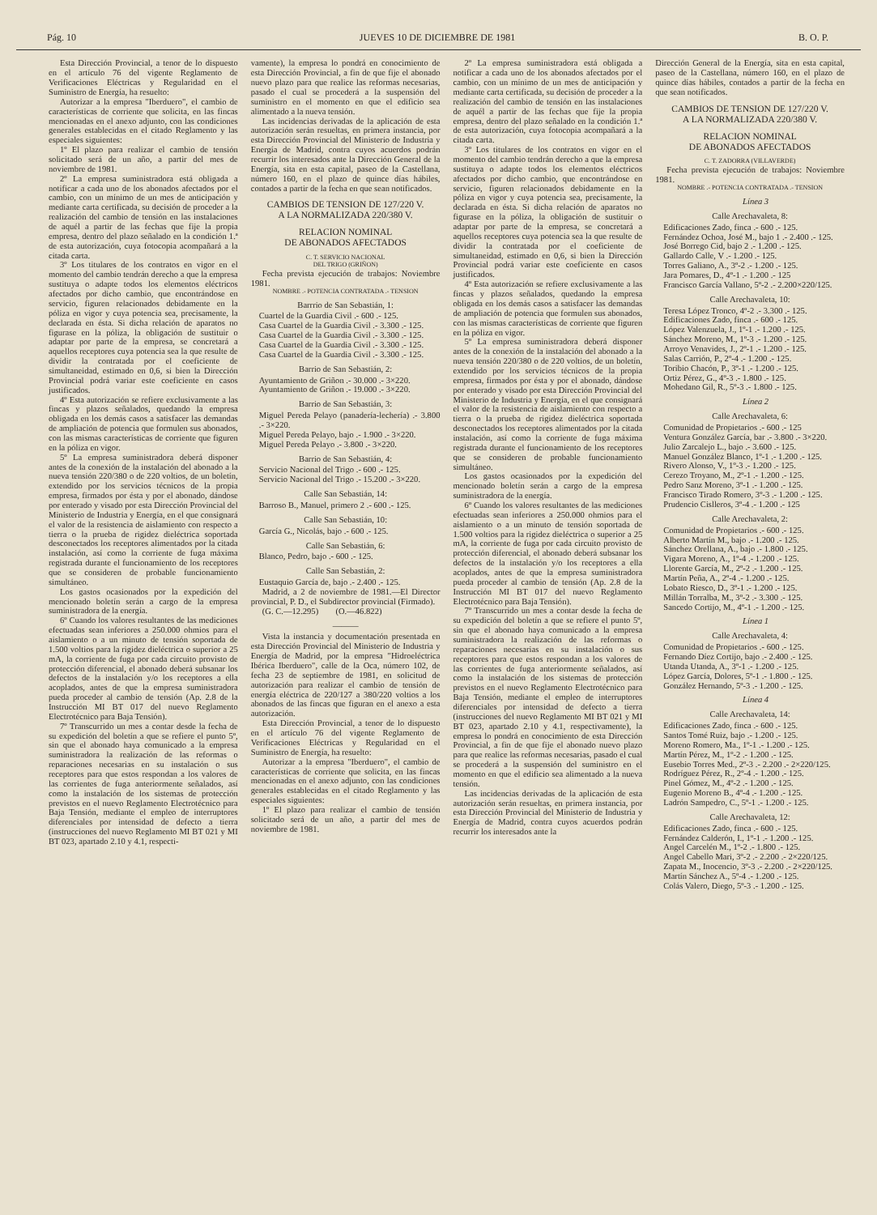Pág. 10 JUEVES 10 DE DICIEMBRE DE 1981 B. O. P.
Esta Dirección Provincial, a tenor de lo dispuesto en el artículo 76 del vigente Reglamento de Verificaciones Eléctricas y Regularidad en el Suministro de Energía, ha resuelto:
Autorizar a la empresa "Iberduero", el cambio de características de corriente que solicita, en las fincas mencionadas en el anexo adjunto, con las condiciones generales establecidas en el citado Reglamento y las especiales siguientes:
1º El plazo para realizar el cambio de tensión solicitado será de un año, a partir del mes de noviembre de 1981.
2º La empresa suministradora está obligada a notificar a cada uno de los abonados afectados por el cambio, con un mínimo de un mes de anticipación y mediante carta certificada, su decisión de proceder a la realización del cambio de tensión en las instalaciones de aquél a partir de las fechas que fije la propia empresa, dentro del plazo señalado en la condición 1.ª de esta autorización, cuya fotocopia acompañará a la citada carta.
3º Los titulares de los contratos en vigor en el momento del cambio tendrán derecho a que la empresa sustituya o adapte todos los elementos eléctricos afectados por dicho cambio, que encontrándose en servicio, figuren relacionados debidamente en la póliza en vigor y cuya potencia sea, precisamente, la declarada en ésta. Si dicha relación de aparatos no figurase en la póliza, la obligación de sustituir o adaptar por parte de la empresa, se concretará a aquellos receptores cuya potencia sea la que resulte de dividir la contratada por el coeficiente de simultaneidad, estimado en 0,6, si bien la Dirección Provincial podrá variar este coeficiente en casos justificados.
4º Esta autorización se refiere exclusivamente a las fincas y plazos señalados, quedando la empresa obligada en los demás casos a satisfacer las demandas de ampliación de potencia que formulen sus abonados, con las mismas características de corriente que figuren en la póliza en vigor.
5º La empresa suministradora deberá disponer antes de la conexión de la instalación del abonado a la nueva tensión 220/380 o de 220 voltios, de un boletín, extendido por los servicios técnicos de la propia empresa, firmados por ésta y por el abonado, dándose por enterado y visado por esta Dirección Provincial del Ministerio de Industria y Energía, en el que consignará el valor de la resistencia de aislamiento con respecto a tierra o la prueba de rigidez dieléctrica soportada desconectados los receptores alimentados por la citada instalación, así como la corriente de fuga máxima registrada durante el funcionamiento de los receptores que se consideren de probable funcionamiento simultáneo.
Los gastos ocasionados por la expedición del mencionado boletín serán a cargo de la empresa suministradora de la energía.
6º Cuando los valores resultantes de las mediciones efectuadas sean inferiores a 250.000 ohmios para el aislamiento o a un minuto de tensión soportada de 1.500 voltios para la rigidez dieléctrica o superior a 25 mA, la corriente de fuga por cada circuito provisto de protección diferencial, el abonado deberá subsanar los defectos de la instalación y/o los receptores a ella acoplados, antes de que la empresa suministradora pueda proceder al cambio de tensión (Ap. 2.8 de la Instrucción MI BT 017 del nuevo Reglamento Electrotécnico para Baja Tensión).
7º Transcurrido un mes a contar desde la fecha de su expedición del boletín a que se refiere el punto 5º, sin que el abonado haya comunicado a la empresa suministradora la realización de las reformas o reparaciones necesarias en su instalación o sus receptores para que estos respondan a los valores de las corrientes de fuga anteriormente señalados, así como la instalación de los sistemas de protección previstos en el nuevo Reglamento Electrotécnico para Baja Tensión, mediante el empleo de interruptores diferenciales por intensidad de defecto a tierra (instrucciones del nuevo Reglamento MI BT 021 y MI BT 023, apartado 2.10 y 4.1, respecti-
vamente), la empresa lo pondrá en conocimiento de esta Dirección Provincial, a fin de que fije el abonado nuevo plazo para que realice las reformas necesarias, pasado el cual se procederá a la suspensión del suministro en el momento en que el edificio sea alimentado a la nueva tensión.
Las incidencias derivadas de la aplicación de esta autorización serán resueltas, en primera instancia, por esta Dirección Provincial del Ministerio de Industria y Energía de Madrid, contra cuyos acuerdos podrán recurrir los interesados ante la Dirección General de la Energía, sita en esta capital, paseo de la Castellana, número 160, en el plazo de quince días hábiles, contados a partir de la fecha en que sean notificados.
CAMBIOS DE TENSION DE 127/220 V.
A LA NORMALIZADA 220/380 V.
RELACION NOMINAL
DE ABONADOS AFECTADOS
C. T. SERVICIO NACIONAL
DEL TRIGO (GRIÑON)
Fecha prevista ejecución de trabajos: Noviembre 1981.
NOMBRE .- POTENCIA CONTRATADA .- TENSION
Barrrio de San Sebastián, 1:
Cuartel de la Guardia Civil .- 600 .- 125.
Casa Cuartel de la Guardia Civil .- 3.300 .- 125.
Casa Cuartel de la Guardia Civil .- 3.300 .- 125.
Casa Cuartel de la Guardia Civil .- 3.300 .- 125.
Casa Cuartel de la Guardia Civil .- 3.300 .- 125.
Barrio de San Sebastián, 2:
Ayuntamiento de Griñon .- 30.000 .- 3×220.
Ayuntamiento de Griñon .- 19.000 .- 3×220.
Barrio de San Sebastián, 3:
Miguel Pereda Pelayo (panadería-lechería) .- 3.800 .- 3×220.
Miguel Pereda Pelayo, bajo .- 1.900 .- 3×220.
Miguel Pereda Pelayo .- 3.800 .- 3×220.
Barrio de San Sebastián, 4:
Servicio Nacional del Trigo .- 600 .- 125.
Servicio Nacional del Trigo .- 15.200 .- 3×220.
Calle San Sebastián, 14:
Barroso B., Manuel, primero 2 .- 600 .- 125.
Calle San Sebastián, 10:
García G., Nicolás, bajo .- 600 .- 125.
Calle San Sebastián, 6:
Blanco, Pedro, bajo .- 600 .- 125.
Calle San Sebastián, 2:
Eustaquio García de, bajo .- 2.400 .- 125.
Madrid, a 2 de noviembre de 1981.—El Director provincial, P. D., el Subdirector provincial (Firmado).
(G. C.—12.295) (O.—46.822)
———
Vista la instancia y documentación presentada en esta Dirección Provincial del Ministerio de Industria y Energía de Madrid, por la empresa "Hidroeléctrica Ibérica Iberduero", calle de la Oca, número 102, de fecha 23 de septiembre de 1981, en solicitud de autorización para realizar el cambio de tensión de energía eléctrica de 220/127 a 380/220 voltios a los abonados de las fincas que figuran en el anexo a esta autorización.
Esta Dirección Provincial, a tenor de lo dispuesto en el artículo 76 del vigente Reglamento de Verificaciones Eléctricas y Regularidad en el Suministro de Energía, ha resuelto:
Autorizar a la empresa "Iberduero", el cambio de características de corriente que solicita, en las fincas mencionadas en el anexo adjunto, con las condiciones generales establecidas en el citado Reglamento y las especiales siguientes:
1º El plazo para realizar el cambio de tensión solicitado será de un año, a partir del mes de noviembre de 1981.
2º La empresa suministradora está obligada a notificar a cada uno de los abonados afectados por el cambio, con un mínimo de un mes de anticipación y mediante carta certificada, su decisión de proceder a la realización del cambio de tensión en las instalaciones de aquél a partir de las fechas que fije la propia empresa, dentro del plazo señalado en la condición 1.ª de esta autorización, cuya fotocopia acompañará a la citada carta.
3º Los titulares de los contratos en vigor en el momento del cambio tendrán derecho a que la empresa sustituya o adapte todos los elementos eléctricos afectados por dicho cambio, que encontrándose en servicio, figuren relacionados debidamente en la póliza en vigor y cuya potencia sea, precisamente, la declarada en ésta. Si dicha relación de aparatos no figurase en la póliza, la obligación de sustituir o adaptar por parte de la empresa, se concretará a aquellos receptores cuya potencia sea la que resulte de dividir la contratada por el coeficiente de simultaneidad, estimado en 0,6, si bien la Dirección Provincial podrá variar este coeficiente en casos justificados.
4º Esta autorización se refiere exclusivamente a las fincas y plazos señalados, quedando la empresa obligada en los demás casos a satisfacer las demandas de ampliación de potencia que formulen sus abonados, con las mismas características de corriente que figuren en la póliza en vigor.
5º La empresa suministradora deberá disponer antes de la conexión de la instalación del abonado a la nueva tensión 220/380 o de 220 voltios, de un boletín, extendido por los servicios técnicos de la propia empresa, firmados por ésta y por el abonado, dándose por enterado y visado por esta Dirección Provincial del Ministerio de Industria y Energía, en el que consignará el valor de la resistencia de aislamiento con respecto a tierra o la prueba de rigidez dieléctrica soportada desconectados los receptores alimentados por la citada instalación, así como la corriente de fuga máxima registrada durante el funcionamiento de los receptores que se consideren de probable funcionamiento simultáneo.
Los gastos ocasionados por la expedición del mencionado boletín serán a cargo de la empresa suministradora de la energía.
6º Cuando los valores resultantes de las mediciones efectuadas sean inferiores a 250.000 ohmios para el aislamiento o a un minuto de tensión soportada de 1.500 voltios para la rigidez dieléctrica o superior a 25 mA, la corriente de fuga por cada circuito provisto de protección diferencial, el abonado deberá subsanar los defectos de la instalación y/o los receptores a ella acoplados, antes de que la empresa suministradora pueda proceder al cambio de tensión (Ap. 2.8 de la Instrucción MI BT 017 del nuevo Reglamento Electrotécnico para Baja Tensión).
7º Transcurrido un mes a contar desde la fecha de su expedición del boletín a que se refiere el punto 5º, sin que el abonado haya comunicado a la empresa suministradora la realización de las reformas o reparaciones necesarias en su instalación o sus receptores para que estos respondan a los valores de las corrientes de fuga anteriormente señalados, así como la instalación de los sistemas de protección previstos en el nuevo Reglamento Electrotécnico para Baja Tensión, mediante el empleo de interruptores diferenciales por intensidad de defecto a tierra (instrucciones del nuevo Reglamento MI BT 021 y MI BT 023, apartado 2.10 y 4.1, respectivamente), la empresa lo pondrá en conocimiento de esta Dirección Provincial, a fin de que fije el abonado nuevo plazo para que realice las reformas necesarias, pasado el cual se procederá a la suspensión del suministro en el momento en que el edificio sea alimentado a la nueva tensión.
Las incidencias derivadas de la aplicación de esta autorización serán resueltas, en primera instancia, por esta Dirección Provincial del Ministerio de Industria y Energía de Madrid, contra cuyos acuerdos podrán recurrir los interesados ante la
Dirección General de la Energía, sita en esta capital, paseo de la Castellana, número 160, en el plazo de quince días hábiles, contados a partir de la fecha en que sean notificados.
CAMBIOS DE TENSION DE 127/220 V.
A LA NORMALIZADA 220/380 V.
RELACION NOMINAL
DE ABONADOS AFECTADOS
C. T. ZADORRA (VILLAVERDE)
Fecha prevista ejecución de trabajos: Noviembre 1981.
NOMBRE .- POTENCIA CONTRATADA .- TENSION
Línea 3
Calle Arechavaleta, 8:
Edificaciones Zado, finca .- 600 .- 125.
Fernández Ochoa, José M., bajo 1 .- 2.400 .- 125.
José Borrego Cid, bajo 2 .- 1.200 .- 125.
Gallardo Calle, V .- 1.200 .- 125.
Torres Galiano, A., 3º-2 .- 1.200 .- 125.
Jara Pomares, D., 4º-1 .- 1.200 .- 125
Francisco García Vallano, 5º-2 .- 2.200×220/125.
Calle Arechavaleta, 10:
Teresa López Tronco, 4º-2 .- 3.300 .- 125.
Edificaciones Zado, finca .- 600 .- 125.
López Valenzuela, J., 1º-1 .- 1.200 .- 125.
Sánchez Moreno, M., 1º-3 .- 1.200 .- 125.
Arroyo Venavides, J., 2º-1 .- 1.200 .- 125.
Salas Carrión, P., 2º-4 .- 1.200 .- 125.
Toribio Chacón, P., 3º-1 .- 1.200 .- 125.
Ortiz Pérez, G., 4º-3 .- 1.800 .- 125.
Mohedano Gil, R., 5º-3 .- 1.800 .- 125.
Línea 2
Calle Arechavaleta, 6:
Comunidad de Propietarios .- 600 .- 125
Ventura González García, bar .- 3.800 .- 3×220.
Julio Zarcalejo L., bajo .- 3.600 .- 125.
Manuel González Blanco, 1º-1 .- 1.200 .- 125.
Rivero Alonso, V., 1º-3 .- 1.200 .- 125.
Cerezo Troyano, M., 2º-1 .- 1.200 .- 125.
Pedro Sanz Moreno, 3º-1 .- 1.200 .- 125.
Francisco Tirado Romero, 3º-3 .- 1.200 .- 125.
Prudencio Cislleros, 3º-4 .- 1.200 .- 125
Calle Arechavaleta, 2:
Comunidad de Propietarios .- 600 .- 125.
Alberto Martín M., bajo .- 1.200 .- 125.
Sánchez Orellana, A., bajo .- 1.800 .- 125.
Vigara Moreno, A., 1º-4 .- 1.200 .- 125.
Llorente García, M., 2º-2 .- 1.200 .- 125.
Martín Peña, A., 2º-4 .- 1.200 .- 125.
Lobato Riesco, D., 3º-1 .- 1.200 .- 125.
Millán Torralba, M., 3º-2 .- 3.300 .- 125.
Sancedo Cortijo, M., 4º-1 .- 1.200 .- 125.
Línea 1
Calle Arechavaleta, 4:
Comunidad de Propietarios .- 600 .- 125.
Fernando Díez Cortijo, bajo .- 2.400 .- 125.
Utanda Utanda, A., 3º-1 .- 1.200 .- 125.
López García, Dolores, 5º-1 .- 1.800 .- 125.
González Hernando, 5º-3 .- 1.200 .- 125.
Línea 4
Calle Arechavaleta, 14:
Edificaciones Zado, finca .- 600 .- 125.
Santos Tomé Ruiz, bajo .- 1.200 .- 125.
Moreno Romero, Ma., 1º-1 .- 1.200 .- 125.
Martín Pérez, M., 1º-2 .- 1.200 .- 125.
Eusebio Torres Med., 2º-3 .- 2.200 .- 2×220/125.
Rodríguez Pérez, R., 2º-4 .- 1.200 .- 125.
Pinel Gómez, M., 4º-2 .- 1.200 .- 125.
Eugenio Moreno B., 4º-4 .- 1.200 .- 125.
Ladrón Sampedro, C., 5º-1 .- 1.200 .- 125.
Calle Arechavaleta, 12:
Edificaciones Zado, finca .- 600 .- 125.
Fernández Calderón, I., 1º-1 .- 1.200 .- 125.
Angel Carcelén M., 1º-2 .- 1.800 .- 125.
Angel Cabello Mari, 3º-2 .- 2.200 .- 2×220/125.
Zapata M., Inocencio, 3º-3 .- 2.200 .- 2×220/125.
Martín Sánchez A., 5º-4 .- 1.200 .- 125.
Colás Valero, Diego, 5º-3 .- 1.200 .- 125.